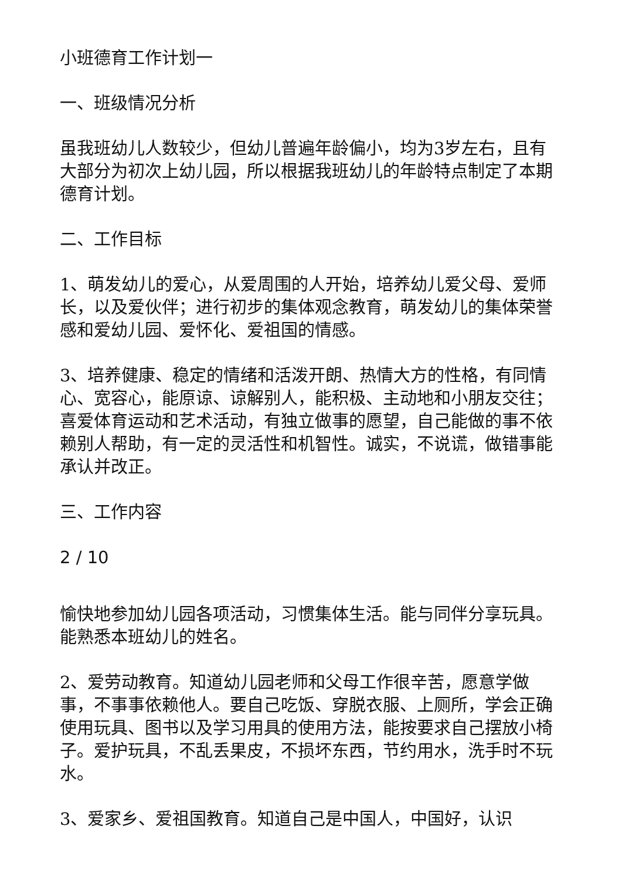小班德育工作计划一
一、班级情况分析
虽我班幼儿人数较少，但幼儿普遍年龄偏小，均为3岁左右，且有大部分为初次上幼儿园，所以根据我班幼儿的年龄特点制定了本期德育计划。
二、工作目标
1、萌发幼儿的爱心，从爱周围的人开始，培养幼儿爱父母、爱师长，以及爱伙伴；进行初步的集体观念教育，萌发幼儿的集体荣誉感和爱幼儿园、爱怀化、爱祖国的情感。
3、培养健康、稳定的情绪和活泼开朗、热情大方的性格，有同情心、宽容心，能原谅、谅解别人，能积极、主动地和小朋友交往；喜爱体育运动和艺术活动，有独立做事的愿望，自己能做的事不依赖别人帮助，有一定的灵活性和机智性。诚实，不说谎，做错事能承认并改正。
三、工作内容
2 / 10
愉快地参加幼儿园各项活动，习惯集体生活。能与同伴分享玩具。能熟悉本班幼儿的姓名。
2、爱劳动教育。知道幼儿园老师和父母工作很辛苦，愿意学做事，不事事依赖他人。要自己吃饭、穿脱衣服、上厕所，学会正确使用玩具、图书以及学习用具的使用方法，能按要求自己摆放小椅子。爱护玩具，不乱丢果皮，不损坏东西，节约用水，洗手时不玩水。
3、爱家乡、爱祖国教育。知道自己是中国人，中国好，认识